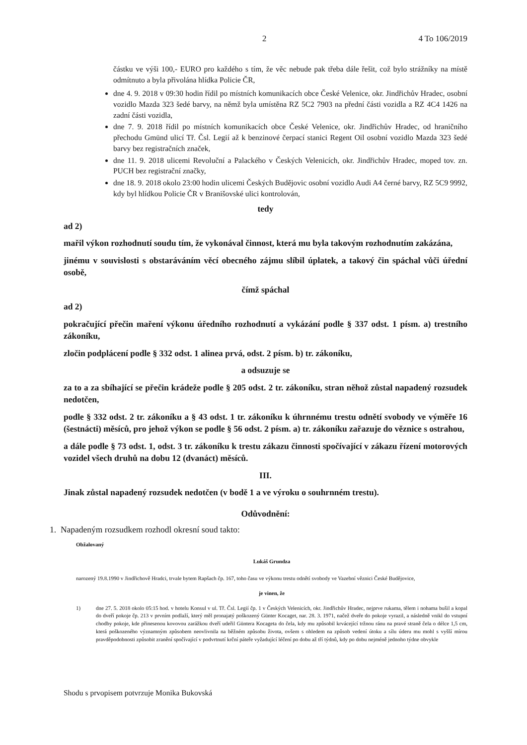2 4 To 106/2019
částku ve výši 100,- EURO pro každého s tím, že věc nebude pak třeba dále řešit, což bylo strážníky na místě odmítnuto a byla přivolána hlídka Policie ČR,
dne 4. 9. 2018 v 09:30 hodin řídil po místních komunikacích obce České Velenice, okr. Jindřichův Hradec, osobní vozidlo Mazda 323 šedé barvy, na němž byla umístěna RZ 5C2 7903 na přední části vozidla a RZ 4C4 1426 na zadní části vozidla,
dne 7. 9. 2018 řídil po místních komunikacích obce České Velenice, okr. Jindřichův Hradec, od hraničního přechodu Gmünd ulicí Tř. Čsl. Legií až k benzinové čerpací stanici Regent Oil osobní vozidlo Mazda 323 šedé barvy bez registračních značek,
dne 11. 9. 2018 ulicemi Revoluční a Palackého v Českých Velenicích, okr. Jindřichův Hradec, moped tov. zn. PUCH bez registrační značky,
dne 18. 9. 2018 okolo 23:00 hodin ulicemi Českých Budějovic osobní vozidlo Audi A4 černé barvy, RZ 5C9 9992, kdy byl hlídkou Policie ČR v Branišovské ulici kontrolován,
tedy
ad 2)
mařil výkon rozhodnutí soudu tím, že vykonával činnost, která mu byla takovým rozhodnutím zakázána,
jinému v souvislosti s obstaráváním věcí obecného zájmu slíbil úplatek, a takový čin spáchal vůči úřední osobě,
čímž spáchal
ad 2)
pokračující přečin maření výkonu úředního rozhodnutí a vykázání podle § 337 odst. 1 písm. a) trestního zákoníku,
zločin podplácení podle § 332 odst. 1 alinea prvá, odst. 2 písm. b) tr. zákoníku,
a odsuzuje se
za to a za sbíhající se přečin krádeže podle § 205 odst. 2 tr. zákoníku, stran něhož zůstal napadený rozsudek nedotčen,
podle § 332 odst. 2 tr. zákoníku a § 43 odst. 1 tr. zákoníku k úhrnnému trestu odnětí svobody ve výměře 16 (šestnácti) měsíců, pro jehož výkon se podle § 56 odst. 2 písm. a) tr. zákoníku zařazuje do věznice s ostrahou,
a dále podle § 73 odst. 1, odst. 3 tr. zákoníku k trestu zákazu činnosti spočívající v zákazu řízení motorových vozidel všech druhů na dobu 12 (dvanáct) měsíců.
III.
Jinak zůstal napadený rozsudek nedotčen (v bodě 1 a ve výroku o souhrnném trestu).
Odůvodnění:
1. Napadeným rozsudkem rozhodl okresní soud takto:
Obžalovaný
Lukáš Grundza
narozený 19.8.1990 v Jindřichově Hradci, trvale bytem Rapšach čp. 167, toho času ve výkonu trestu odnětí svobody ve Vazební věznici České Budějovice,
je vinen, že
1) dne 27. 5. 2018 okolo 05:15 hod. v hotelu Konsul v ul. Tř. Čsl. Legií čp. 1 v Českých Velenicích, okr. Jindřichův Hradec, nejprve rukama, tělem i nohama bušil a kopal do dveří pokoje čp. 213 v prvním podlaží, který měl pronajatý poškozený Günter Kocaget, nar. 28. 3. 1971, načež dveře do pokoje vyrazil, a následně vnikl do vstupní chodby pokoje, kde přinesenou kovovou zarážkou dveří udeřil Güntera Kocageta do čela, kdy mu způsobil krvácející tržnou ránu na pravé straně čela o délce 1,5 cm, která poškozeného významným způsobem neovlivnila na běžném způsobu života, ovšem s ohledem na způsob vedení útoku a sílu úderu mu mohl s vyšší mírou pravděpodobnosti způsobit zranění spočívající v podvrtnutí krční páteře vyžadující léčení po dobu až tří týdnů, kdy po dobu nejméně jednoho týdne obvykle
Shodu s prvopisem potvrzuje Monika Bukovská